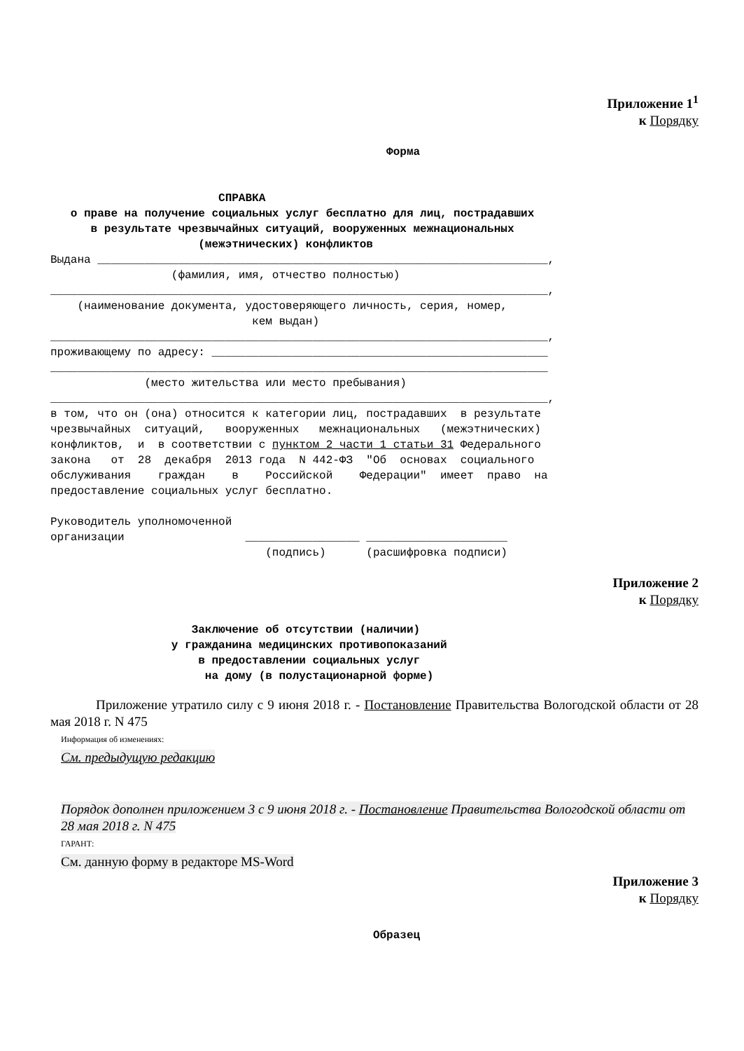Приложение 1<sup>1</sup>
к Порядку
                                                  Форма


                         СПРАВКА
   о праве на получение социальных услуг бесплатно для лиц, пострадавших
      в результате чрезвычайных ситуаций, вооруженных межнациональных
                      (межэтнических) конфликтов
Выдана ___________________________________________________________________,
                  (фамилия, имя, отчество полностью)
__________________________________________________________________________,
    (наименование документа, удостоверяющего личность, серия, номер,
                              кем выдан)
__________________________________________________________________________,
проживающему по адресу: __________________________________________________
__________________________________________________________________________
              (место жительства или место пребывания)
__________________________________________________________________________,
в том, что он (она) относится к категории лиц, пострадавших  в результате
чрезвычайных  ситуаций,   вооруженных   межнациональных   (межэтнических)
конфликтов,  и  в соответствии с пунктом 2 части 1 статьи 31 Федерального
закона   от  28  декабря  2013 года  N 442-ФЗ  "Об  основах  социального
обслуживания    граждан    в    Российской    Федерации"  имеет  право  на
предоставление социальных услуг бесплатно.

Руководитель уполномоченной
организации                  _________________ _____________________
                                (подпись)      (расшифровка подписи)
Приложение 2
к Порядку
                     Заключение об отсутствии (наличии)
                  у гражданина медицинских противопоказаний
                      в предоставлении социальных услуг
                       на дому (в полустационарной форме)
Приложение утратило силу с 9 июня 2018 г. - Постановление Правительства Вологодской области от 28 мая 2018 г. N 475
Информация об изменениях:
См. предыдущую редакцию
Порядок дополнен приложением 3 с 9 июня 2018 г. - Постановление Правительства Вологодской области от 28 мая 2018 г. N 475
ГАРАНТ:
См. данную форму в редакторе MS-Word
Приложение 3
к Порядку
                                                Образец